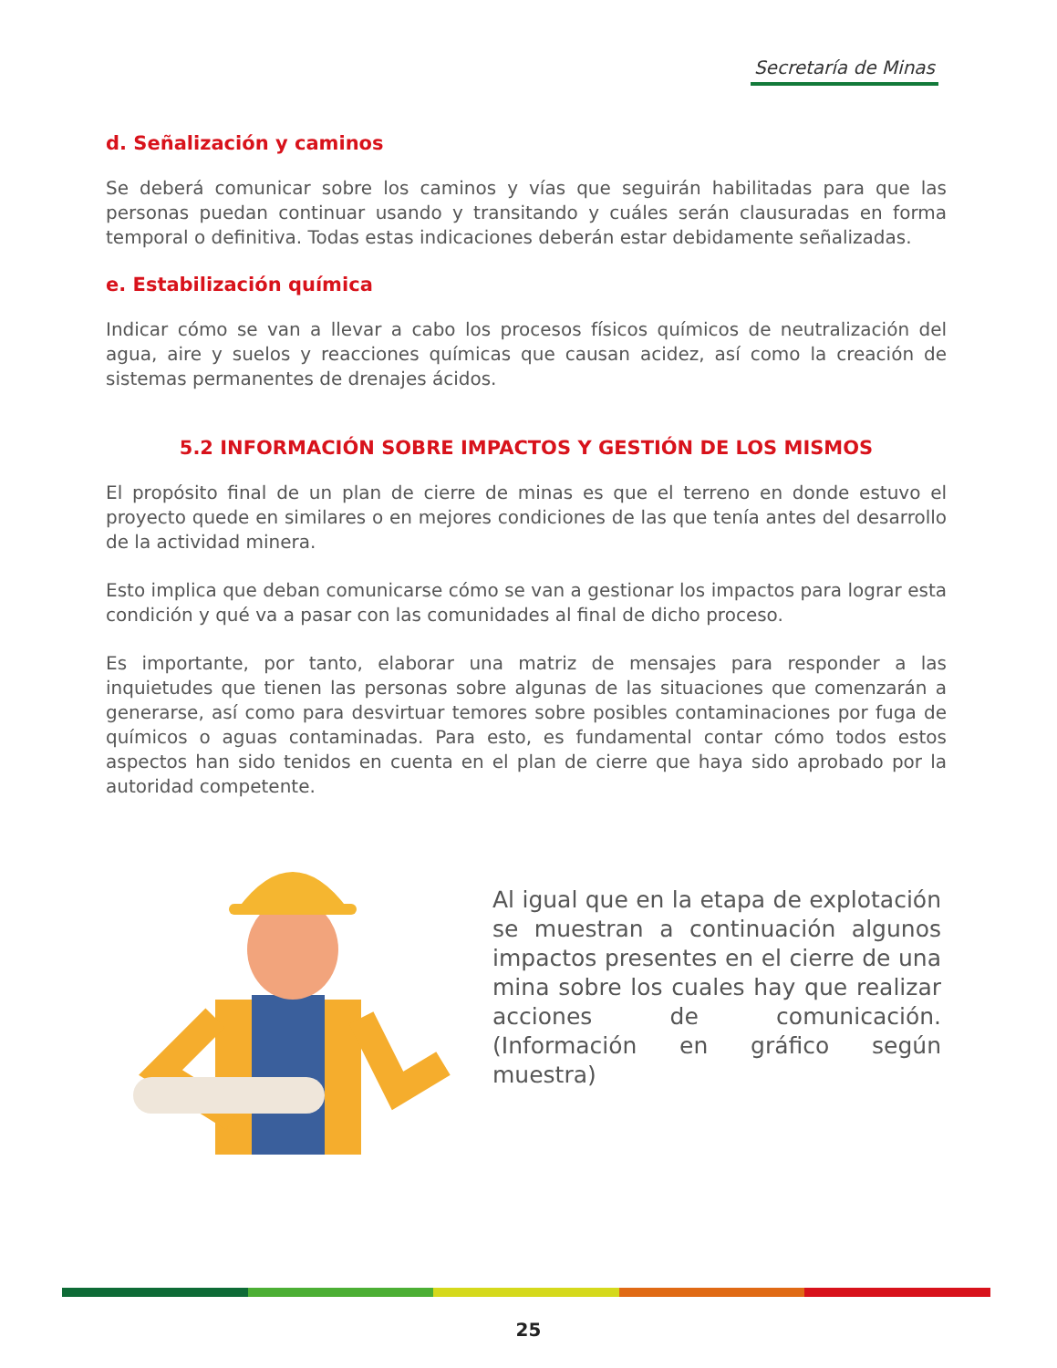Secretaría de Minas
d. Señalización y caminos
Se deberá comunicar sobre los caminos y vías que seguirán habilitadas para que las personas puedan continuar usando y transitando y cuáles serán clausuradas en forma temporal o definitiva. Todas estas indicaciones deberán estar debidamente señalizadas.
e. Estabilización química
Indicar cómo se van a llevar a cabo los procesos físicos químicos de neutralización del agua, aire y suelos y reacciones químicas que causan acidez, así como la creación de sistemas permanentes de drenajes ácidos.
5.2 INFORMACIÓN SOBRE IMPACTOS Y GESTIÓN DE LOS MISMOS
El propósito final de un plan de cierre de minas es que el terreno en donde estuvo el proyecto quede en similares o en mejores condiciones de las que tenía antes del desarrollo de la actividad minera.
Esto implica que deban comunicarse cómo se van a gestionar los impactos para lograr esta condición y qué va a pasar con las comunidades al final de dicho proceso.
Es importante, por tanto, elaborar una matriz de mensajes para responder a las inquietudes que tienen las personas sobre algunas de las situaciones que comenzarán a generarse, así como para desvirtuar temores sobre posibles contaminaciones por fuga de químicos o aguas contaminadas. Para esto, es fundamental contar cómo todos estos aspectos han sido tenidos en cuenta en el plan de cierre que haya sido aprobado por la autoridad competente.
Al igual que en la etapa de explotación se muestran a continuación algunos impactos presentes en el cierre de una mina sobre los cuales hay que realizar acciones de comunicación. (Información en gráfico según muestra)
25